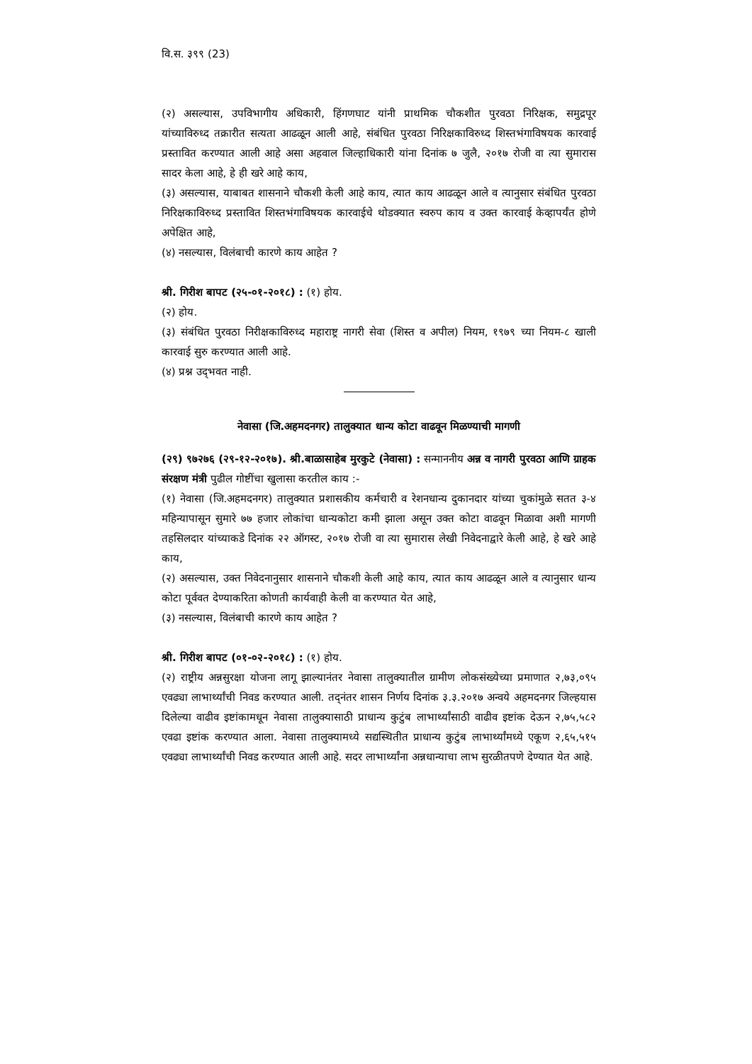वि.स. ३९९ (23)
(२) असल्यास, उपविभागीय अधिकारी, हिंगणघाट यांनी प्राथमिक चौकशीत पुरवठा निरिक्षक, समुद्रपूर यांच्याविरुध्द तक्रारीत सत्यता आढळून आली आहे, संबंधित पुरवठा निरिक्षकाविरुध्द शिस्तभंगाविषयक कारवाई प्रस्तावित करण्यात आली आहे असा अहवाल जिल्हाधिकारी यांना दिनांक ७ जुलै, २०१७ रोजी वा त्या सुमारास सादर केला आहे, हे ही खरे आहे काय,
(३) असल्यास, याबाबत शासनाने चौकशी केली आहे काय, त्यात काय आढळून आले व त्यानुसार संबंधित पुरवठा निरिक्षकाविरुध्द प्रस्तावित शिस्तभंगाविषयक कारवाईचे थोडक्यात स्वरुप काय व उक्त कारवाई केव्हापर्यंत होणे अपेक्षित आहे,
(४) नसल्यास, विलंबाची कारणे काय आहेत ?
श्री. गिरीश बापट (२५-०१-२०१८) : (१) होय.
(२) होय.
(३) संबंधित पुरवठा निरीक्षकाविरुध्द महाराष्ट्र नागरी सेवा (शिस्त व अपील) नियम, १९७९ च्या नियम-८ खाली कारवाई सुरु करण्यात आली आहे.
(४) प्रश्न उद्‌भवत नाही.
नेवासा (जि.अहमदनगर) तालुक्यात धान्य कोटा वाढवून मिळण्याची मागणी
(२९) ९७२७६ (२९-१२-२०१७). श्री.बाळासाहेब मुरकुटे (नेवासा) : सन्माननीय अन्न व नागरी पुरवठा आणि ग्राहक संरक्षण मंत्री पुढील गोष्टींचा खुलासा करतील काय :-
(१) नेवासा (जि.अहमदनगर) तालुक्यात प्रशासकीय कर्मचारी व रेशनधान्य दुकानदार यांच्या चुकांमुळे सतत ३-४ महिन्यापासून सुमारे ७७ हजार लोकांचा धान्यकोटा कमी झाला असून उक्त कोटा वाढवून मिळावा अशी मागणी तहसिलदार यांच्याकडे दिनांक २२ ऑगस्ट, २०१७ रोजी वा त्या सुमारास लेखी निवेदनाद्वारे केली आहे, हे खरे आहे काय,
(२) असल्यास, उक्त निवेदनानुसार शासनाने चौकशी केली आहे काय, त्यात काय आढळून आले व त्यानुसार धान्य कोटा पूर्ववत देण्याकरिता कोणती कार्यवाही केली वा करण्यात येत आहे,
(३) नसल्यास, विलंबाची कारणे काय आहेत ?
श्री. गिरीश बापट (०१-०२-२०१८) : (१) होय.
(२) राष्ट्रीय अन्नसुरक्षा योजना लागू झाल्यानंतर नेवासा तालुक्यातील ग्रामीण लोकसंख्येच्या प्रमाणात २,७३,०९५ एवढ्या लाभार्थ्यांची निवड करण्यात आली. तद्‌नंतर शासन निर्णय दिनांक ३.३.२०१७ अन्वये अहमदनगर जिल्हयास दिलेल्या वाढीव इष्टांकामधून नेवासा तालुक्यासाठी प्राधान्य कुटुंब लाभार्थ्यांसाठी वाढीव इष्टांक देऊन २,७५,५८२ एवढा इष्टांक करण्यात आला. नेवासा तालुक्यामध्ये सद्यस्थितीत प्राधान्य कुटुंब लाभार्थ्यांमध्ये एकूण २,६५,५१५ एवढ्या लाभार्थ्यांची निवड करण्यात आली आहे. सदर लाभार्थ्यांना अन्नधान्याचा लाभ सुरळीतपणे देण्यात येत आहे.